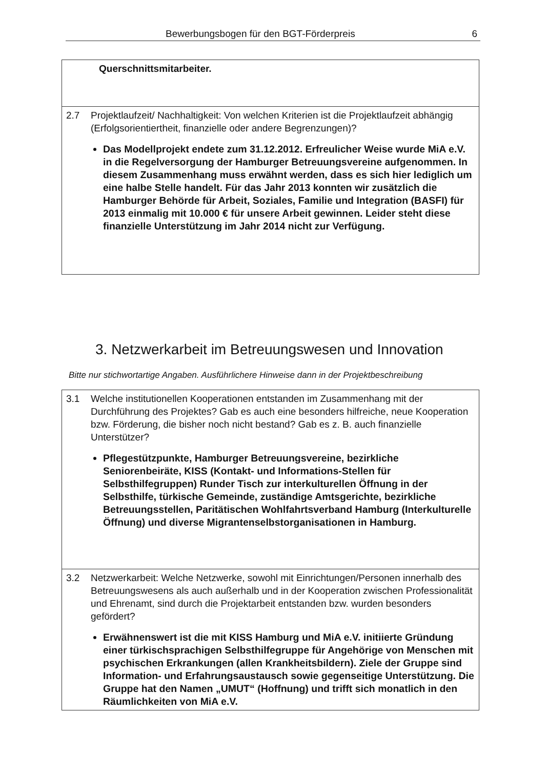Bewerbungsbogen für den BGT-Förderpreis 6
| Querschnittsmitarbeiter. |
| 2.7 Projektlaufzeit/ Nachhaltigkeit: Von welchen Kriterien ist die Projektlaufzeit abhängig (Erfolgsorientiertheit, finanzielle oder andere Begrenzungen)? Das Modellprojekt endete zum 31.12.2012. Erfreulicher Weise wurde MiA e.V. in die Regelversorgung der Hamburger Betreuungsvereine aufgenommen. In diesem Zusammenhang muss erwähnt werden, dass es sich hier lediglich um eine halbe Stelle handelt. Für das Jahr 2013 konnten wir zusätzlich die Hamburger Behörde für Arbeit, Soziales, Familie und Integration (BASFI) für 2013 einmalig mit 10.000 € für unsere Arbeit gewinnen. Leider steht diese finanzielle Unterstützung im Jahr 2014 nicht zur Verfügung. |
3. Netzwerkarbeit im Betreuungswesen und Innovation
Bitte nur stichwortartige Angaben. Ausführlichere Hinweise dann in der Projektbeschreibung
| 3.1 Welche institutionellen Kooperationen entstanden im Zusammenhang mit der Durchführung des Projektes? Gab es auch eine besonders hilfreiche, neue Kooperation bzw. Förderung, die bisher noch nicht bestand? Gab es z. B. auch finanzielle Unterstützer? Pflegestützpunkte, Hamburger Betreuungsvereine, bezirkliche Seniorenbeiräte, KISS (Kontakt- und Informations-Stellen für Selbsthilfegruppen) Runder Tisch zur interkulturellen Öffnung in der Selbsthilfe, türkische Gemeinde, zuständige Amtsgerichte, bezirkliche Betreuungsstellen, Paritätischen Wohlfahrtsverband Hamburg (Interkulturelle Öffnung) und diverse Migrantenselbstorganisationen in Hamburg. |
| 3.2 Netzwerkarbeit: Welche Netzwerke, sowohl mit Einrichtungen/Personen innerhalb des Betreuungswesens als auch außerhalb und in der Kooperation zwischen Professionalität und Ehrenamt, sind durch die Projektarbeit entstanden bzw. wurden besonders gefördert? Erwähnenswert ist die mit KISS Hamburg und MiA e.V. initiierte Gründung einer türkischsprachigen Selbsthilfegruppe für Angehörige von Menschen mit psychischen Erkrankungen (allen Krankheitsbildern). Ziele der Gruppe sind Information- und Erfahrungsaustausch sowie gegenseitige Unterstützung. Die Gruppe hat den Namen „UMUT“ (Hoffnung) und trifft sich monatlich in den Räumlichkeiten von MiA e.V. |